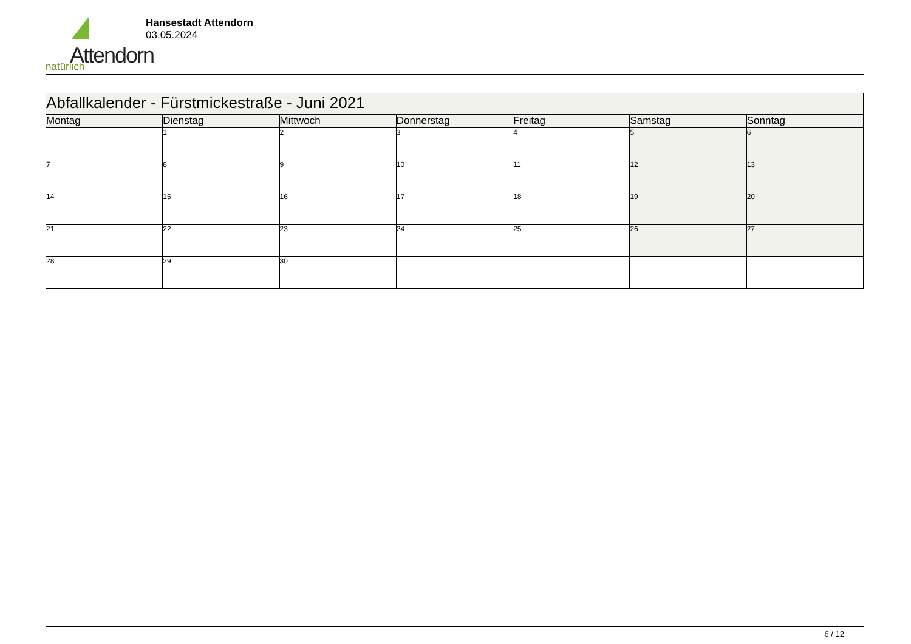Attendorn
natürlich
Hansestadt Attendorn
03.05.2024
| Abfallkalender - Fürstmickestraße - Juni 2021 | | | | | | |
| --- | --- | --- | --- | --- | --- | --- |
| Montag | Dienstag | Mittwoch | Donnerstag | Freitag | Samstag | Sonntag |
| | 1 | 2 | 3 | 4 | 5 | 6 |
| 7 | 8 | 9 | 10 | 11 | 12 | 13 |
| 14 | 15 | 16 | 17 | 18 | 19 | 20 |
| 21 | 22 | 23 | 24 | 25 | 26 | 27 |
| 28 | 29 | 30 | | | | |
6 / 12